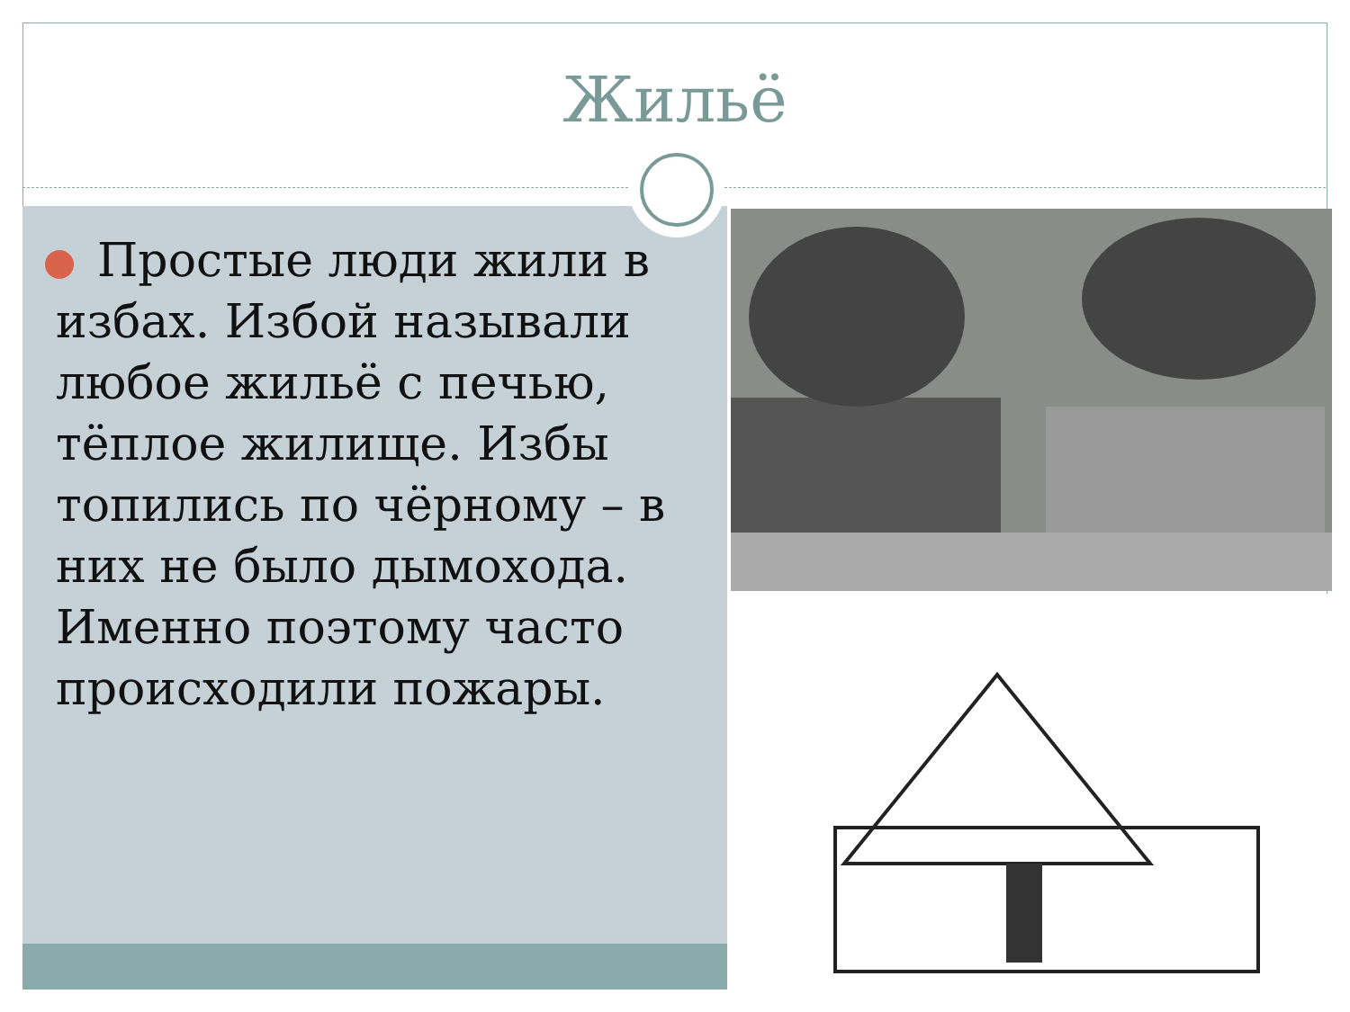Жильё
Простые люди жили в избах. Избой называли любое жильё с печью, тёплое жилище. Избы топились по чёрному – в них не было дымохода. Именно поэтому часто происходили пожары.